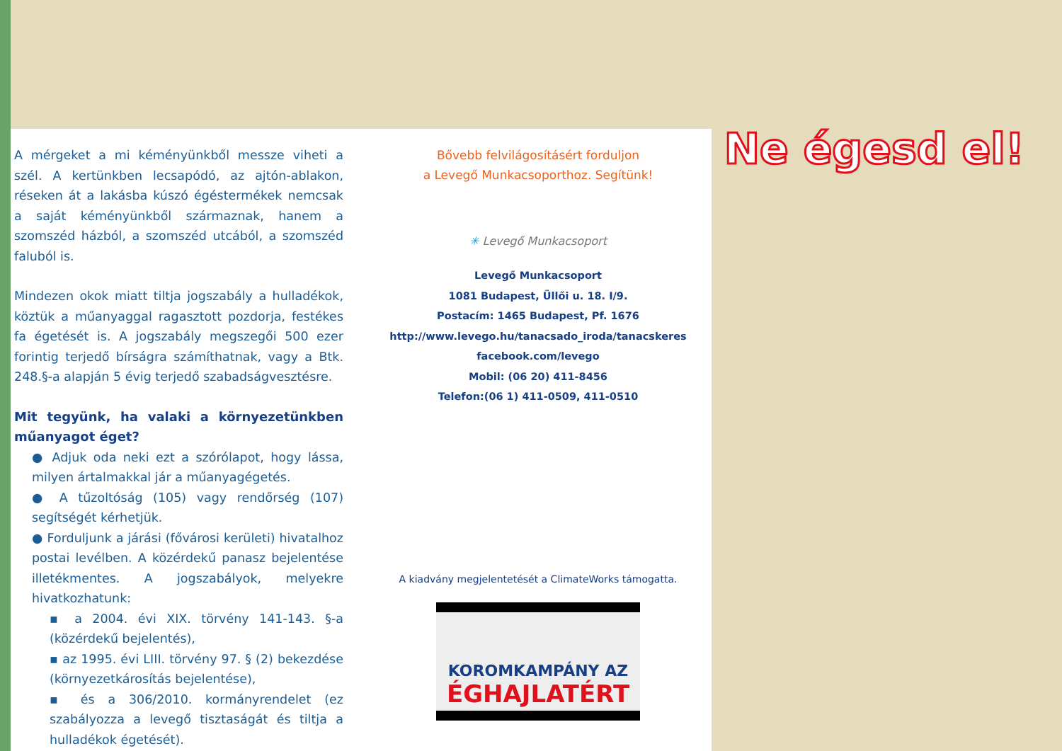A mérgeket a mi kéményünkből messze viheti a szél. A kertünkben lecsapódó, az ajtón-ablakon, réseken át a lakásba kúszó égéstermékek nemcsak a saját kéményünkből származnak, hanem a szomszéd házból, a szomszéd utcából, a szomszéd faluból is.
Mindezen okok miatt tiltja jogszabály a hulladékok, köztük a műanyaggal ragasztott pozdorja, festékes fa égetését is. A jogszabály megszegői 500 ezer forintig terjedő bírságra számíthatnak, vagy a Btk. 248.§-a alapján 5 évig terjedő szabadságvesztésre.
Mit tegyünk, ha valaki a környezetünkben műanyagot éget?
● Adjuk oda neki ezt a szórólapot, hogy lássa, milyen ártalmakkal jár a műanyagégetés.
● A tűzoltóság (105) vagy rendőrség (107) segítségét kérhetjük.
● Forduljunk a járási (fővárosi kerületi) hivatalhoz postai levélben. A közérdekű panasz bejelentése illetékmentes. A jogszabályok, melyekre hivatkozhatunk:
▪ a 2004. évi XIX. törvény 141-143. §-a (közérdekű bejelentés),
▪ az 1995. évi LIII. törvény 97. § (2) bekezdése (környezetkárosítás bejelentése),
▪ és a 306/2010. kormányrendelet (ez szabályozza a levegő tisztaságát és tiltja a hulladékok égetését).
Bővebb felvilágosításért forduljon
a Levegő Munkacsoporthoz. Segítünk!
✳ Levegő Munkacsoport
Levegő Munkacsoport
1081 Budapest, Üllői u. 18. I/9.
Postacím: 1465 Budapest, Pf. 1676
http://www.levego.hu/tanacsado_iroda/tanacskeres
facebook.com/levego
Mobil: (06 20) 411-8456
Telefon:(06 1) 411-0509, 411-0510
A kiadvány megjelentetését a ClimateWorks támogatta.
KOROMKAMPÁNY AZ
ÉGHAJLATÉRT
Ne égesd el!